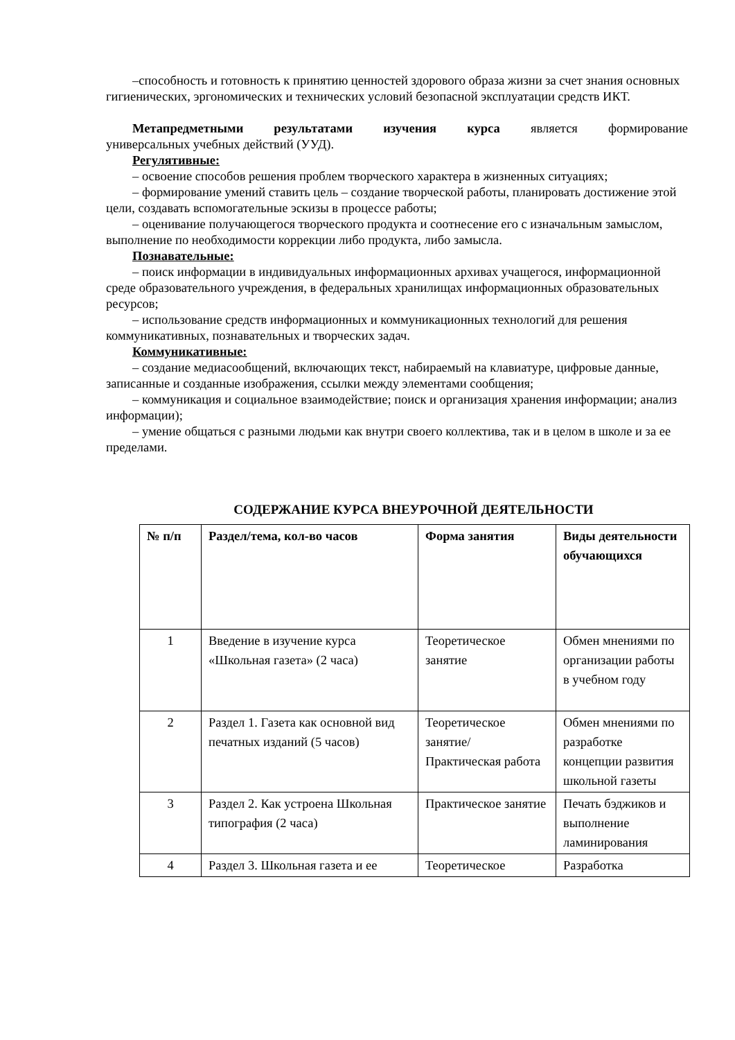–способность и готовность к принятию ценностей здорового образа жизни за счет знания основных гигиенических, эргономических и технических условий безопасной эксплуатации средств ИКТ.
Метапредметными результатами изучения курса является формирование
универсальных учебных действий (УУД).
Регулятивные:
– освоение способов решения проблем творческого характера в жизненных ситуациях;
– формирование умений ставить цель – создание творческой работы, планировать достижение этой цели, создавать вспомогательные эскизы в процессе работы;
– оценивание получающегося творческого продукта и соотнесение его с изначальным замыслом, выполнение по необходимости коррекции либо продукта, либо замысла.
Познавательные:
– поиск информации в индивидуальных информационных архивах учащегося, информационной среде образовательного учреждения, в федеральных хранилищах информационных образовательных ресурсов;
– использование средств информационных и коммуникационных технологий для решения коммуникативных, познавательных и творческих задач.
Коммуникативные:
– создание медиасообщений, включающих текст, набираемый на клавиатуре, цифровые данные, записанные и созданные изображения, ссылки между элементами сообщения;
– коммуникация и социальное взаимодействие; поиск и организация хранения информации; анализ информации);
– умение общаться с разными людьми как внутри своего коллектива, так и в целом в школе и за ее пределами.
СОДЕРЖАНИЕ КУРСА ВНЕУРОЧНОЙ ДЕЯТЕЛЬНОСТИ
| № п/п | Раздел/тема, кол-во часов | Форма занятия | Виды деятельности обучающихся |
| --- | --- | --- | --- |
| 1 | Введение в изучение курса «Школьная газета» (2 часа) | Теоретическое занятие | Обмен мнениями по организации работы в учебном году |
| 2 | Раздел 1. Газета как основной вид печатных изданий (5 часов) | Теоретическое занятие/ Практическая работа | Обмен мнениями по разработке концепции развития школьной газеты |
| 3 | Раздел 2. Как устроена Школьная типография (2 часа) | Практическое занятие | Печать бэджиков и выполнение ламинирования |
| 4 | Раздел 3. Школьная газета и ее | Теоретическое | Разработка |